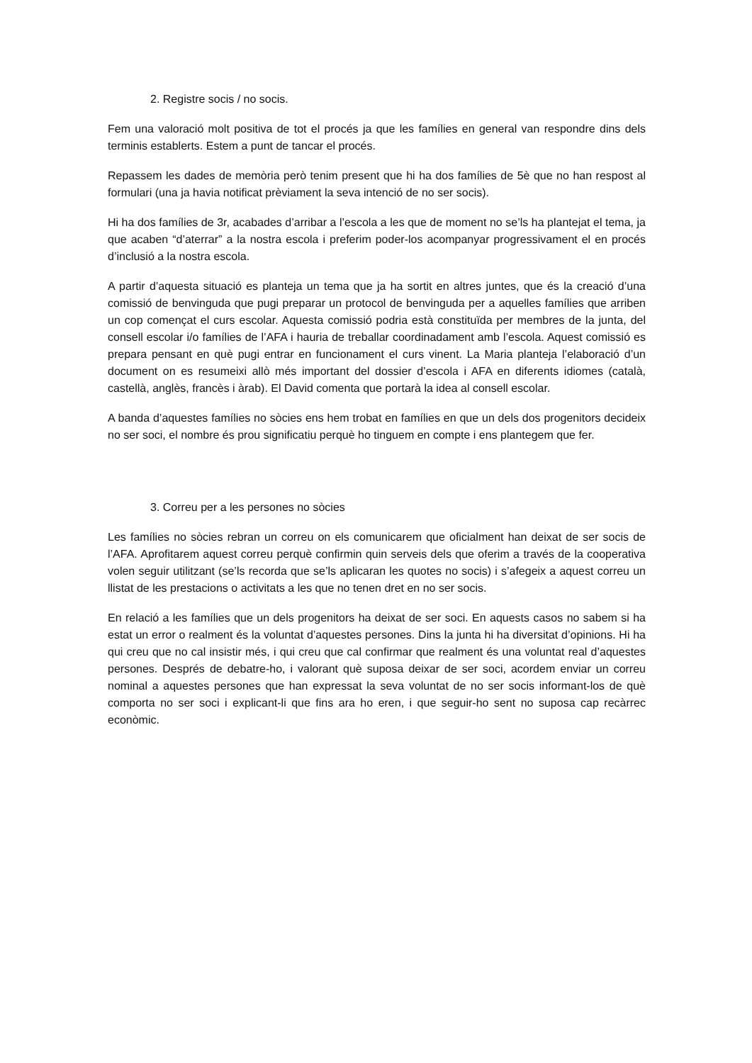2. Registre socis / no socis.
Fem una valoració molt positiva de tot el procés ja que les famílies en general van respondre dins dels terminis establerts. Estem a punt de tancar el procés.
Repassem les dades de memòria però tenim present que hi ha dos famílies de 5è que no han respost al formulari (una ja havia notificat prèviament la seva intenció de no ser socis).
Hi ha dos famílies de 3r, acabades d’arribar a l’escola a les que de moment no se’ls ha plantejat el tema, ja que acaben “d’aterrar” a la nostra escola i preferim poder-los acompanyar progressivament el en procés d’inclusió a la nostra escola.
A partir d’aquesta situació es planteja un tema que ja ha sortit en altres juntes, que és la creació d’una comissió de benvinguda que pugi preparar un protocol de benvinguda per a aquelles famílies que arriben un cop començat el curs escolar. Aquesta comissió podria està constituïda per membres de la junta, del consell escolar i/o famílies de l’AFA i hauria de treballar coordinadament amb l’escola. Aquest comissió es prepara pensant en què pugi entrar en funcionament el curs vinent. La Maria planteja l’elaboració d’un document on es resumeixi allò més important del dossier d’escola i AFA en diferents idiomes (català, castellà, anglès, francès i àrab). El David comenta que portarà la idea al consell escolar.
A banda d’aquestes famílies no sòcies ens hem trobat en famílies en que un dels dos progenitors decideix no ser soci, el nombre és prou significatiu perquè ho tinguem en compte i ens plantegem que fer.
3. Correu per a les persones no sòcies
Les famílies no sòcies rebran un correu on els comunicarem que oficialment han deixat de ser socis de l’AFA. Aprofitarem aquest correu perquè confirmin quin serveis dels que oferim a través de la cooperativa volen seguir utilitzant (se’ls recorda que se’ls aplicaran les quotes no socis) i s’afegeix a aquest correu un llistat de les prestacions o activitats a les que no tenen dret en no ser socis.
En relació a les famílies que un dels progenitors ha deixat de ser soci. En aquests casos no sabem si ha estat un error o realment és la voluntat d’aquestes persones. Dins la junta hi ha diversitat d’opinions. Hi ha qui creu que no cal insistir més, i qui creu que cal confirmar que realment és una voluntat real d’aquestes persones. Després de debatre-ho, i valorant què suposa deixar de ser soci, acordem enviar un correu nominal a aquestes persones que han expressat la seva voluntat de no ser socis informant-los de què comporta no ser soci i explicant-li que fins ara ho eren, i que seguir-ho sent no suposa cap recàrrec econòmic.